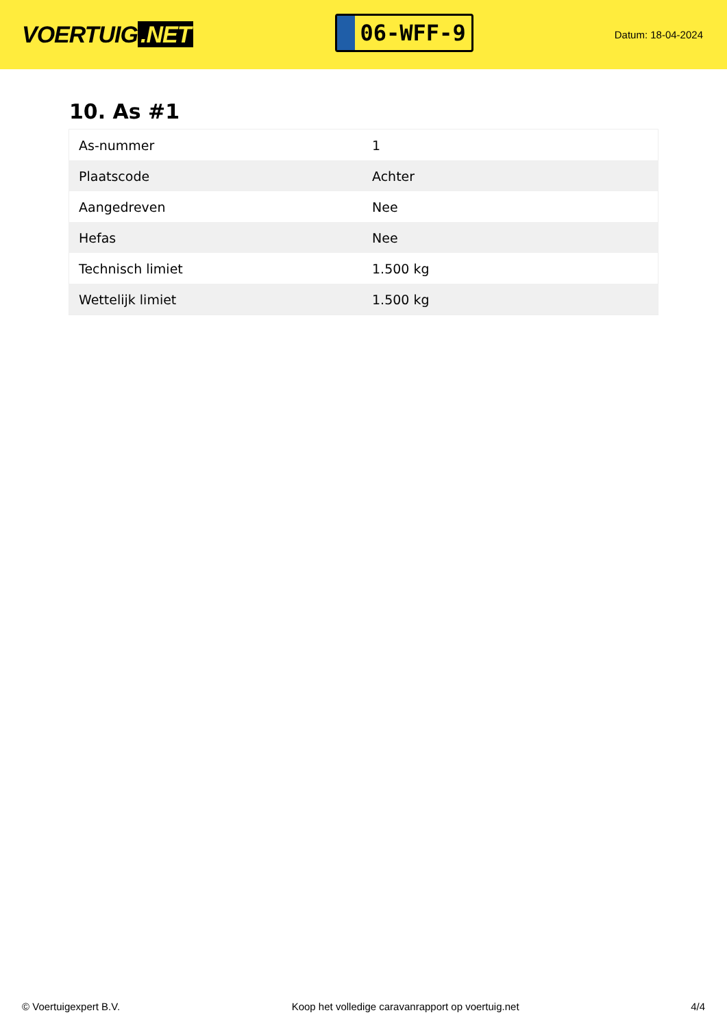VOERTUIG.NET
06-WFF-9
Datum: 18-04-2024
10. As #1
| As-nummer | 1 |
| Plaatscode | Achter |
| Aangedreven | Nee |
| Hefas | Nee |
| Technisch limiet | 1.500 kg |
| Wettelijk limiet | 1.500 kg |
© Voertuigexpert B.V. Koop het volledige caravanrapport op voertuig.net 4/4